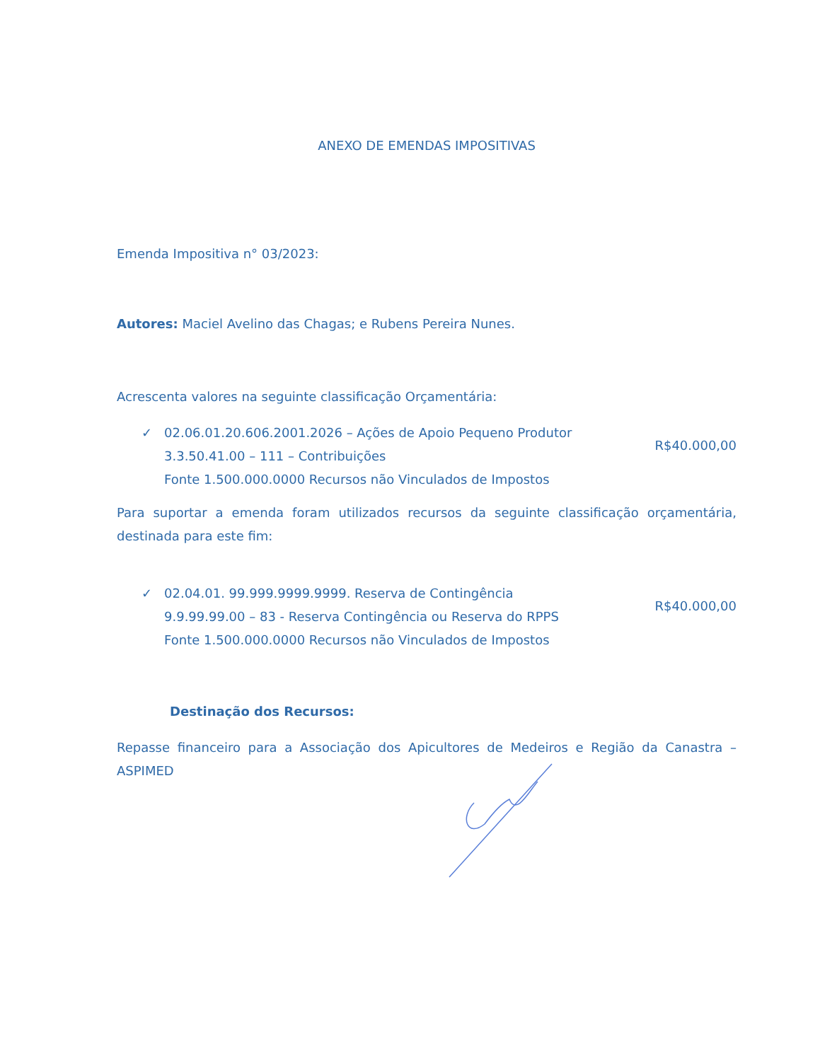ANEXO DE EMENDAS IMPOSITIVAS
Emenda Impositiva n° 03/2023:
Autores: Maciel Avelino das Chagas; e Rubens Pereira Nunes.
Acrescenta valores na seguinte classificação Orçamentária:
✓ 02.06.01.20.606.2001.2026 – Ações de Apoio Pequeno Produtor
3.3.50.41.00 – 111 – Contribuições
Fonte 1.500.000.0000 Recursos não Vinculados de Impostos
R$40.000,00
Para suportar a emenda foram utilizados recursos da seguinte classificação orçamentária, destinada para este fim:
✓ 02.04.01. 99.999.9999.9999. Reserva de Contingência
9.9.99.99.00 – 83 - Reserva Contingência ou Reserva do RPPS
Fonte 1.500.000.0000 Recursos não Vinculados de Impostos
R$40.000,00
Destinação dos Recursos:
Repasse financeiro para a Associação dos Apicultores de Medeiros e Região da Canastra – ASPIMED